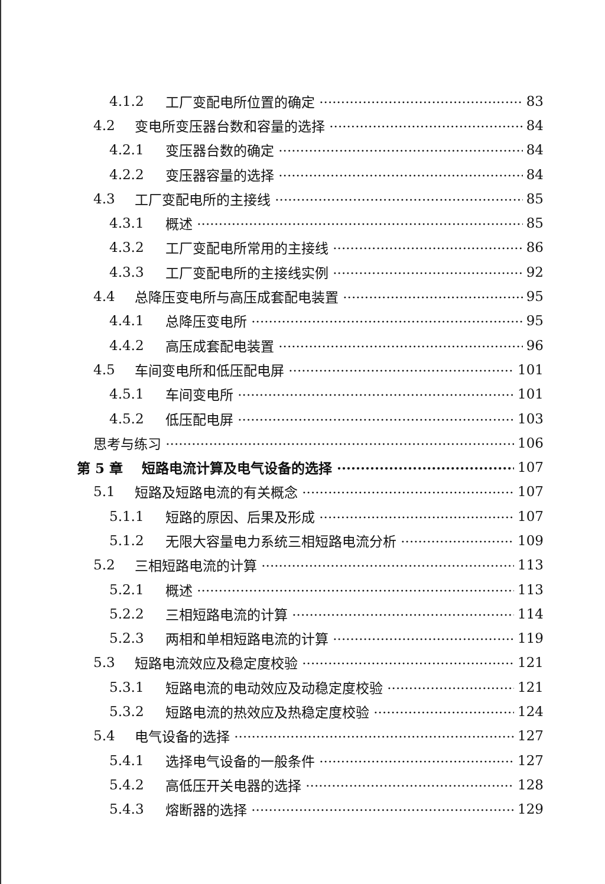4.1.2 工厂变配电所位置的确定 83
4.2 变电所变压器台数和容量的选择 84
4.2.1 变压器台数的确定 84
4.2.2 变压器容量的选择 84
4.3 工厂变配电所的主接线 85
4.3.1 概述 85
4.3.2 工厂变配电所常用的主接线 86
4.3.3 工厂变配电所的主接线实例 92
4.4 总降压变电所与高压成套配电装置 95
4.4.1 总降压变电所 95
4.4.2 高压成套配电装置 96
4.5 车间变电所和低压配电屏 101
4.5.1 车间变电所 101
4.5.2 低压配电屏 103
思考与练习 106
第 5 章 短路电流计算及电气设备的选择 107
5.1 短路及短路电流的有关概念 107
5.1.1 短路的原因、后果及形成 107
5.1.2 无限大容量电力系统三相短路电流分析 109
5.2 三相短路电流的计算 113
5.2.1 概述 113
5.2.2 三相短路电流的计算 114
5.2.3 两相和单相短路电流的计算 119
5.3 短路电流效应及稳定度校验 121
5.3.1 短路电流的电动效应及动稳定度校验 121
5.3.2 短路电流的热效应及热稳定度校验 124
5.4 电气设备的选择 127
5.4.1 选择电气设备的一般条件 127
5.4.2 高低压开关电器的选择 128
5.4.3 熔断器的选择 129